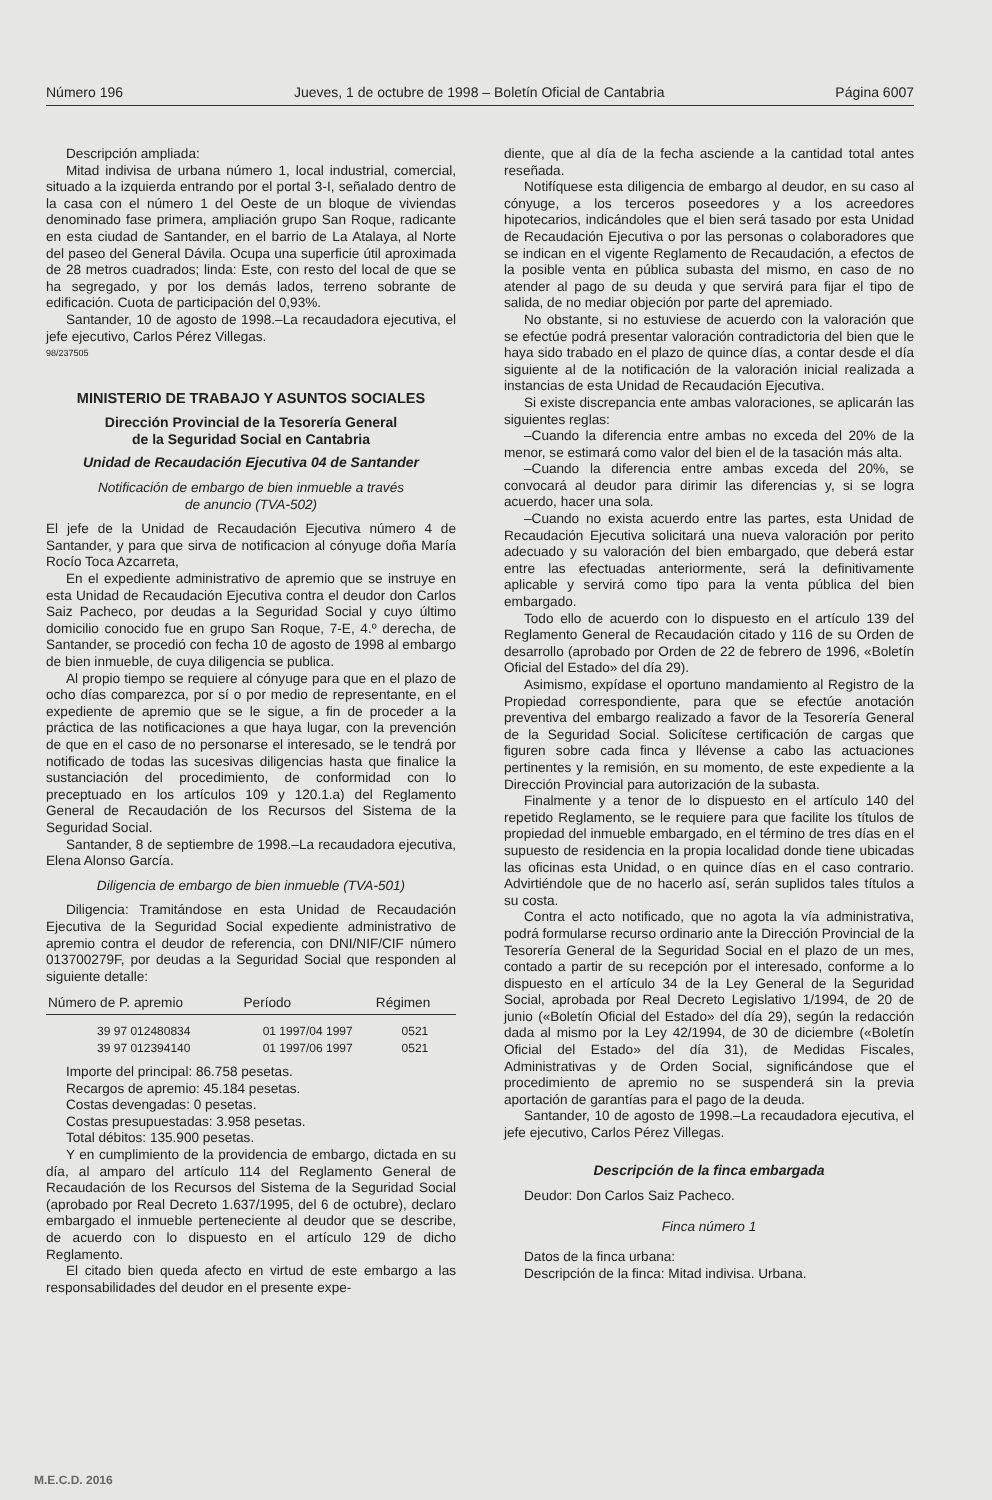Número 196 Jueves, 1 de octubre de 1998 – Boletín Oficial de Cantabria Página 6007
Descripción ampliada:
Mitad indivisa de urbana número 1, local industrial, comercial, situado a la izquierda entrando por el portal 3-I, señalado dentro de la casa con el número 1 del Oeste de un bloque de viviendas denominado fase primera, ampliación grupo San Roque, radicante en esta ciudad de Santander, en el barrio de La Atalaya, al Norte del paseo del General Dávila. Ocupa una superficie útil aproximada de 28 metros cuadrados; linda: Este, con resto del local de que se ha segregado, y por los demás lados, terreno sobrante de edificación. Cuota de participación del 0,93%.
Santander, 10 de agosto de 1998.–La recaudadora ejecutiva, el jefe ejecutivo, Carlos Pérez Villegas.
98/237505
MINISTERIO DE TRABAJO Y ASUNTOS SOCIALES
Dirección Provincial de la Tesorería General
de la Seguridad Social en Cantabria
Unidad de Recaudación Ejecutiva 04 de Santander
Notificación de embargo de bien inmueble a través
de anuncio (TVA-502)
El jefe de la Unidad de Recaudación Ejecutiva número 4 de Santander, y para que sirva de notificacion al cónyuge doña María Rocío Toca Azcarreta,
En el expediente administrativo de apremio que se instruye en esta Unidad de Recaudación Ejecutiva contra el deudor don Carlos Saiz Pacheco, por deudas a la Seguridad Social y cuyo último domicilio conocido fue en grupo San Roque, 7-E, 4.º derecha, de Santander, se procedió con fecha 10 de agosto de 1998 al embargo de bien inmueble, de cuya diligencia se publica.
Al propio tiempo se requiere al cónyuge para que en el plazo de ocho días comparezca, por sí o por medio de representante, en el expediente de apremio que se le sigue, a fin de proceder a la práctica de las notificaciones a que haya lugar, con la prevención de que en el caso de no personarse el interesado, se le tendrá por notificado de todas las sucesivas diligencias hasta que finalice la sustanciación del procedimiento, de conformidad con lo preceptuado en los artículos 109 y 120.1.a) del Reglamento General de Recaudación de los Recursos del Sistema de la Seguridad Social.
Santander, 8 de septiembre de 1998.–La recaudadora ejecutiva, Elena Alonso García.
Diligencia de embargo de bien inmueble (TVA-501)
Diligencia: Tramitándose en esta Unidad de Recaudación Ejecutiva de la Seguridad Social expediente administrativo de apremio contra el deudor de referencia, con DNI/NIF/CIF número 013700279F, por deudas a la Seguridad Social que responden al siguiente detalle:
| Número de P. apremio | Período | Régimen |
| --- | --- | --- |
| 39 97 012480834 | 01 1997/04 1997 | 0521 |
| 39 97 012394140 | 01 1997/06 1997 | 0521 |
Importe del principal: 86.758 pesetas.
Recargos de apremio: 45.184 pesetas.
Costas devengadas: 0 pesetas.
Costas presupuestadas: 3.958 pesetas.
Total débitos: 135.900 pesetas.
Y en cumplimiento de la providencia de embargo, dictada en su día, al amparo del artículo 114 del Reglamento General de Recaudación de los Recursos del Sistema de la Seguridad Social (aprobado por Real Decreto 1.637/1995, del 6 de octubre), declaro embargado el inmueble perteneciente al deudor que se describe, de acuerdo con lo dispuesto en el artículo 129 de dicho Reglamento.
El citado bien queda afecto en virtud de este embargo a las responsabilidades del deudor en el presente expe-
diente, que al día de la fecha asciende a la cantidad total antes reseñada.
Notifíquese esta diligencia de embargo al deudor, en su caso al cónyuge, a los terceros poseedores y a los acreedores hipotecarios, indicándoles que el bien será tasado por esta Unidad de Recaudación Ejecutiva o por las personas o colaboradores que se indican en el vigente Reglamento de Recaudación, a efectos de la posible venta en pública subasta del mismo, en caso de no atender al pago de su deuda y que servirá para fijar el tipo de salida, de no mediar objeción por parte del apremiado.
No obstante, si no estuviese de acuerdo con la valoración que se efectúe podrá presentar valoración contradictoria del bien que le haya sido trabado en el plazo de quince días, a contar desde el día siguiente al de la notificación de la valoración inicial realizada a instancias de esta Unidad de Recaudación Ejecutiva.
Si existe discrepancia ente ambas valoraciones, se aplicarán las siguientes reglas:
–Cuando la diferencia entre ambas no exceda del 20% de la menor, se estimará como valor del bien el de la tasación más alta.
–Cuando la diferencia entre ambas exceda del 20%, se convocará al deudor para dirimir las diferencias y, si se logra acuerdo, hacer una sola.
–Cuando no exista acuerdo entre las partes, esta Unidad de Recaudación Ejecutiva solicitará una nueva valoración por perito adecuado y su valoración del bien embargado, que deberá estar entre las efectuadas anteriormente, será la definitivamente aplicable y servirá como tipo para la venta pública del bien embargado.
Todo ello de acuerdo con lo dispuesto en el artículo 139 del Reglamento General de Recaudación citado y 116 de su Orden de desarrollo (aprobado por Orden de 22 de febrero de 1996, «Boletín Oficial del Estado» del día 29).
Asimismo, expídase el oportuno mandamiento al Registro de la Propiedad correspondiente, para que se efectúe anotación preventiva del embargo realizado a favor de la Tesorería General de la Seguridad Social. Solicítese certificación de cargas que figuren sobre cada finca y llévense a cabo las actuaciones pertinentes y la remisión, en su momento, de este expediente a la Dirección Provincial para autorización de la subasta.
Finalmente y a tenor de lo dispuesto en el artículo 140 del repetido Reglamento, se le requiere para que facilite los títulos de propiedad del inmueble embargado, en el término de tres días en el supuesto de residencia en la propia localidad donde tiene ubicadas las oficinas esta Unidad, o en quince días en el caso contrario. Advirtiéndole que de no hacerlo así, serán suplidos tales títulos a su costa.
Contra el acto notificado, que no agota la vía administrativa, podrá formularse recurso ordinario ante la Dirección Provincial de la Tesorería General de la Seguridad Social en el plazo de un mes, contado a partir de su recepción por el interesado, conforme a lo dispuesto en el artículo 34 de la Ley General de la Seguridad Social, aprobada por Real Decreto Legislativo 1/1994, de 20 de junio («Boletín Oficial del Estado» del día 29), según la redacción dada al mismo por la Ley 42/1994, de 30 de diciembre («Boletín Oficial del Estado» del día 31), de Medidas Fiscales, Administrativas y de Orden Social, significándose que el procedimiento de apremio no se suspenderá sin la previa aportación de garantías para el pago de la deuda.
Santander, 10 de agosto de 1998.–La recaudadora ejecutiva, el jefe ejecutivo, Carlos Pérez Villegas.
Descripción de la finca embargada
Deudor: Don Carlos Saiz Pacheco.
Finca número 1
Datos de la finca urbana:
Descripción de la finca: Mitad indivisa. Urbana.
M.E.C.D. 2016